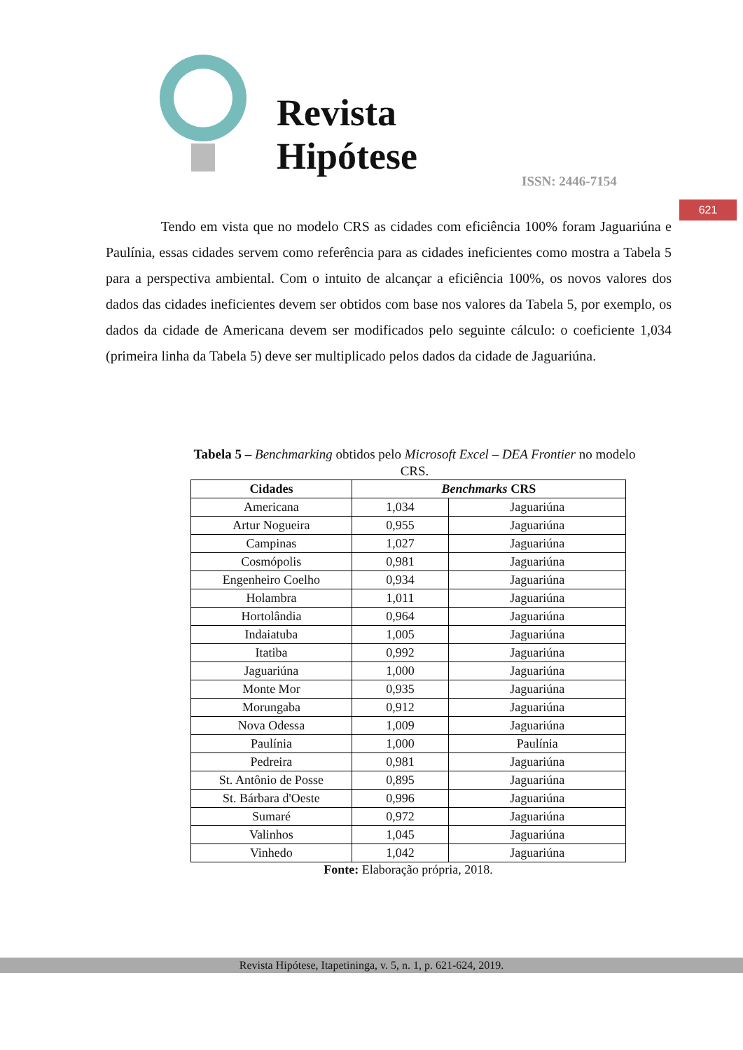Revista
Hipótese
ISSN: 2446-7154
621
Tendo em vista que no modelo CRS as cidades com eficiência 100% foram Jaguariúna e Paulínia, essas cidades servem como referência para as cidades ineficientes como mostra a Tabela 5 para a perspectiva ambiental. Com o intuito de alcançar a eficiência 100%, os novos valores dos dados das cidades ineficientes devem ser obtidos com base nos valores da Tabela 5, por exemplo, os dados da cidade de Americana devem ser modificados pelo seguinte cálculo: o coeficiente 1,034 (primeira linha da Tabela 5) deve ser multiplicado pelos dados da cidade de Jaguariúna.
Tabela 5 – Benchmarking obtidos pelo Microsoft Excel – DEA Frontier no modelo CRS.
| Cidades | Benchmarks CRS | |
| --- | --- | --- |
| Americana | 1,034 | Jaguariúna |
| Artur Nogueira | 0,955 | Jaguariúna |
| Campinas | 1,027 | Jaguariúna |
| Cosmópolis | 0,981 | Jaguariúna |
| Engenheiro Coelho | 0,934 | Jaguariúna |
| Holambra | 1,011 | Jaguariúna |
| Hortolândia | 0,964 | Jaguariúna |
| Indaiatuba | 1,005 | Jaguariúna |
| Itatiba | 0,992 | Jaguariúna |
| Jaguariúna | 1,000 | Jaguariúna |
| Monte Mor | 0,935 | Jaguariúna |
| Morungaba | 0,912 | Jaguariúna |
| Nova Odessa | 1,009 | Jaguariúna |
| Paulínia | 1,000 | Paulínia |
| Pedreira | 0,981 | Jaguariúna |
| St. Antônio de Posse | 0,895 | Jaguariúna |
| St. Bárbara d'Oeste | 0,996 | Jaguariúna |
| Sumaré | 0,972 | Jaguariúna |
| Valinhos | 1,045 | Jaguariúna |
| Vinhedo | 1,042 | Jaguariúna |
Fonte: Elaboração própria, 2018.
Revista Hipótese, Itapetininga, v. 5, n. 1, p. 621-624, 2019.